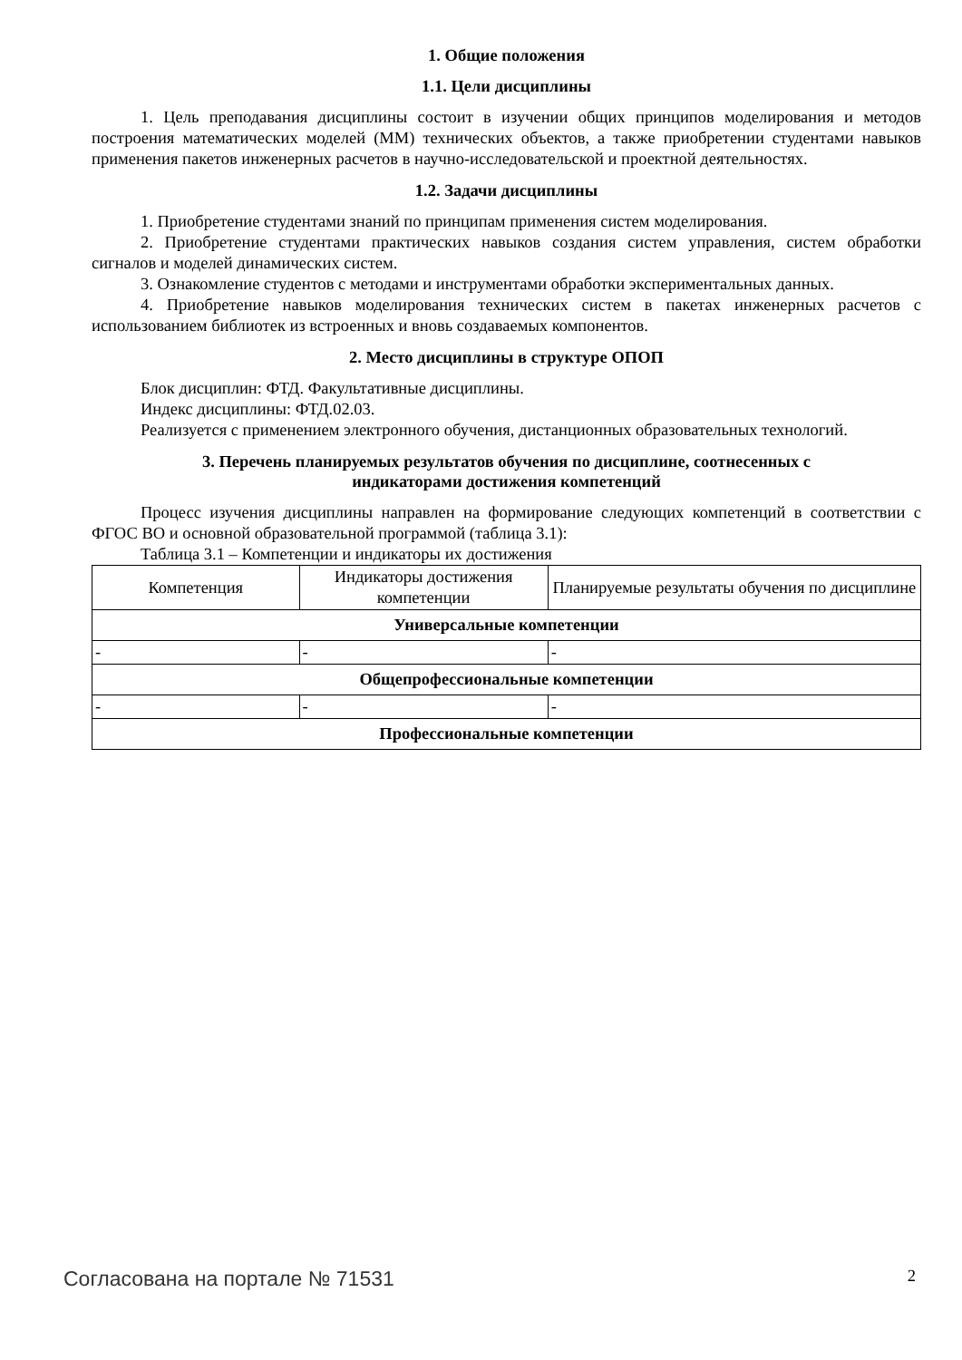1. Общие положения
1.1. Цели дисциплины
1. Цель преподавания дисциплины состоит в изучении общих принципов моделирования и методов построения математических моделей (ММ) технических объектов, а также приобретении студентами навыков применения пакетов инженерных расчетов в научно-исследовательской и проектной деятельностях.
1.2. Задачи дисциплины
1. Приобретение студентами знаний по принципам применения систем моделирования.
2. Приобретение студентами практических навыков создания систем управления, систем обработки сигналов и моделей динамических систем.
3. Ознакомление студентов с методами и инструментами обработки экспериментальных данных.
4. Приобретение навыков моделирования технических систем в пакетах инженерных расчетов с использованием библиотек из встроенных и вновь создаваемых компонентов.
2. Место дисциплины в структуре ОПОП
Блок дисциплин: ФТД. Факультативные дисциплины.
Индекс дисциплины: ФТД.02.03.
Реализуется с применением электронного обучения, дистанционных образовательных технологий.
3. Перечень планируемых результатов обучения по дисциплине, соотнесенных с
индикаторами достижения компетенций
Процесс изучения дисциплины направлен на формирование следующих компетенций в соответствии с ФГОС ВО и основной образовательной программой (таблица 3.1):
Таблица 3.1 – Компетенции и индикаторы их достижения
| Компетенция | Индикаторы достижения компетенции | Планируемые результаты обучения по дисциплине |
| --- | --- | --- |
| Универсальные компетенции | | |
| - | - | - |
| Общепрофессиональные компетенции | | |
| - | - | - |
| Профессиональные компетенции | | |
Согласована на портале № 71531 2